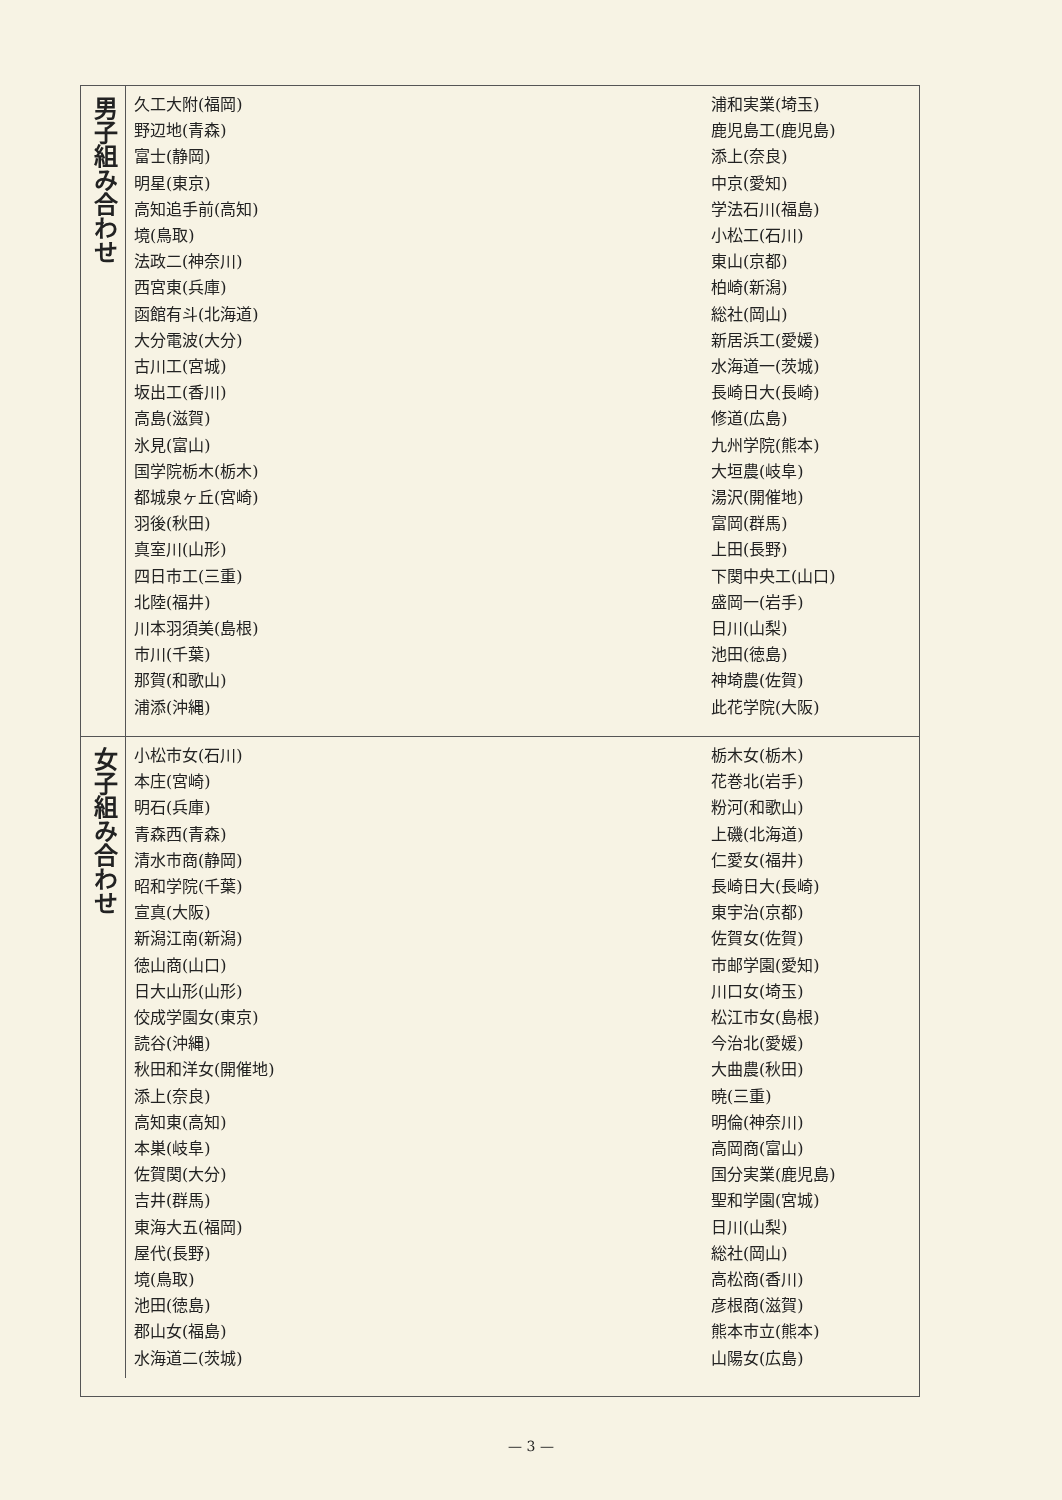男子組み合わせ
久工大附(福岡) 野辺地(青森) 富士(静岡) 明星(東京) 高知追手前(高知) 境(鳥取) 法政二(神奈川) 西宮東(兵庫) 函館有斗(北海道) 大分電波(大分) 古川工(宮城) 坂出工(香川) 高島(滋賀) 氷見(富山) 国学院栃木(栃木) 都城泉ヶ丘(宮崎) 羽後(秋田) 真室川(山形) 四日市工(三重) 北陸(福井) 川本羽須美(島根) 市川(千葉) 那賀(和歌山) 浦添(沖縄)
浦和実業(埼玉) 鹿児島工(鹿児島) 添上(奈良) 中京(愛知) 学法石川(福島) 小松工(石川) 東山(京都) 柏崎(新潟) 総社(岡山) 新居浜工(愛媛) 水海道一(茨城) 長崎日大(長崎) 修道(広島) 九州学院(熊本) 大垣農(岐阜) 湯沢(開催地) 富岡(群馬) 上田(長野) 下関中央工(山口) 盛岡一(岩手) 日川(山梨) 池田(徳島) 神埼農(佐賀) 此花学院(大阪)
女子組み合わせ
小松市女(石川) 本庄(宮崎) 明石(兵庫) 青森西(青森) 清水市商(静岡) 昭和学院(千葉) 宣真(大阪) 新潟江南(新潟) 徳山商(山口) 日大山形(山形) 佼成学園女(東京) 読谷(沖縄) 秋田和洋女(開催地) 添上(奈良) 高知東(高知) 本巣(岐阜) 佐賀関(大分) 吉井(群馬) 東海大五(福岡) 屋代(長野) 境(鳥取) 池田(徳島) 郡山女(福島) 水海道二(茨城)
栃木女(栃木) 花巻北(岩手) 粉河(和歌山) 上磯(北海道) 仁愛女(福井) 長崎日大(長崎) 東宇治(京都) 佐賀女(佐賀) 市邮学園(愛知) 川口女(埼玉) 松江市女(島根) 今治北(愛媛) 大曲農(秋田) 暁(三重) 明倫(神奈川) 高岡商(富山) 国分実業(鹿児島) 聖和学園(宮城) 日川(山梨) 総社(岡山) 高松商(香川) 彦根商(滋賀) 熊本市立(熊本) 山陽女(広島)
— 3 —